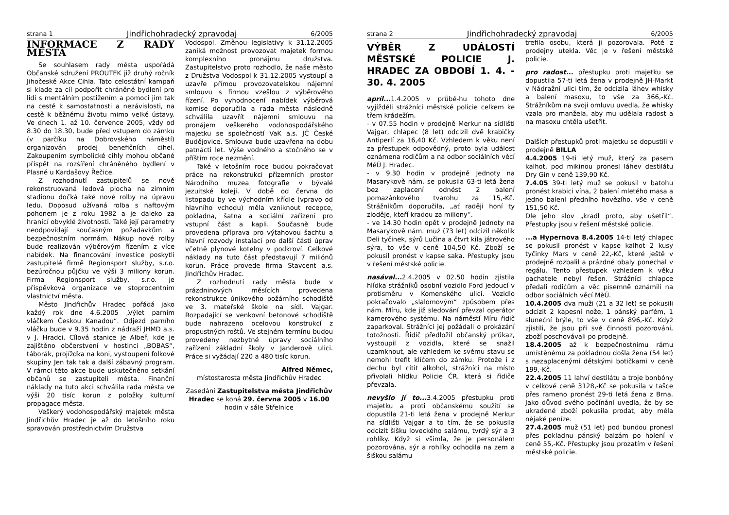strana 1 Jindřichohradecký zpravodaj 6/2005
INFORMACE Z RADY MĚSTA
Se souhlasem rady města uspořádá Občanské sdružení PROUTEK již druhý ročník Jihočeské Akce Cihla. Tato celostátní kampaň si klade za cíl podpořit chráněné bydlení pro lidi s mentálním postižením a pomoci jim tak na cestě k samostatnosti a nezávislosti, na cestě k běžnému životu mimo velké ústavy. Ve dnech 1. až 10. července 2005, vždy od 8.30 do 18.30, bude před vstupem do zámku (v parčíku na Dobrovského náměstí) organizován prodej benefičních cihel. Zakoupením symbolické cihly mohou občané přispět na rozšíření chráněného bydlení v Plasné u Kardašovy Řečice.
Z rozhodnutí zastupitelů se nově rekonstruovaná ledová plocha na zimním stadionu dočká také nové rolby na úpravu ledu. Doposud užívaná rolba s naftovým pohonem je z roku 1982 a je daleko za hranicí obvyklé životnosti. Také její parametry neodpovídají současným požadavkům a bezpečnostním normám. Nákup nové rolby bude realizován výběrovým řízením z více nabídek. Na financování investice poskytli zastupitelé firmě Regionsport služby, s.r.o. bezúročnou půjčku ve výši 3 miliony korun. Firma Regionsport služby, s.r.o. je příspěvková organizace ve stoprocentním vlastnictví města.
Město Jindřichův Hradec pořádá jako každý rok dne 4.6.2005 „Výlet parním vláčkem Českou Kanadou“. Odjezd parního vláčku bude v 9.35 hodin z nádraží JHMD a.s. v J. Hradci. Cílová stanice je Albeř, kde je zajištěno občerstvení v hostinci „BOBAS“, táborák, projížďka na koni, vystoupení folkové skupiny Jen tak tak a další zábavný program. V rámci této akce bude uskutečněno setkání občanů se zastupiteli města. Finanční náklady na tuto akci schválila rada města ve výši 20 tisíc korun z položky kulturní propagace města.
Veškerý vodohospodářský majetek města Jindřichův Hradec je až do letošního roku spravován prostřednictvím Družstva
Vodospol. Změnou legislativy k 31.12.2005 zaniká možnost provozovat majetek formou komplexního pronájmu družstva. Zastupitelstvo proto rozhodlo, že naše město z Družstva Vodospol k 31.12.2005 vystoupí a uzavře přímou provozovatelskou nájemní smlouvu s firmou vzešlou z výběrového řízení. Po vyhodnocení nabídek výběrová komise doporučila a rada města následně schválila uzavřít nájemní smlouvu na pronájem veškerého vodohospodářského majetku se společností VaK a.s. JČ České Budějovice. Smlouva bude uzavřena na dobu patnácti let. Výše vodného a stočného se v příštím roce nezmění.
Také v letošním roce budou pokračovat práce na rekonstrukci přízemních prostor Národního muzea fotografie v bývalé jezuitské koleji. V době od června do listopadu by ve východním křídle (vpravo od hlavního vchodu) měla vzniknout recepce, pokladna, šatna a sociální zařízení pro vstupní část a kapli. Současně bude provedena příprava pro výtahovou šachtu a hlavní rozvody instalací pro další části úprav včetně plynové kotelny v podkroví. Celkové náklady na tuto část představují 7 miliónů korun. Práce provede firma Stavcent a.s. Jindřichův Hradec.
Z rozhodnutí rady města bude v prázdninových měsících provedena rekonstrukce únikového požárního schodiště ve 3. mateřské škole na sídl. Vajgar. Rozpadající se venkovní betonové schodiště bude nahrazeno ocelovou konstrukcí z propustných roštů. Ve stejném termínu budou provedeny nezbytné úpravy sociálního zařízení základní školy v Janderově ulici. Práce si vyžádají 220 a 480 tisíc korun.
Alfred Němec,
místostarosta města Jindřichův Hradec
Zasedání Zastupitelstva města Jindřichův Hradec se koná 29. června 2005 v 16.00 hodin v sále Střelnice
strana 2 Jindřichohradecký zpravodaj 6/2005
VÝBĚR Z UDÁLOSTÍ MĚSTSKÉ POLICIE J. HRADEC ZA OBDOBÍ 1. 4. - 30. 4. 2005
apríl... 1.4.2005 v průbě-hu tohoto dne vyjížděli strážníci městské policie celkem ke třem krádežím.
- v 07.55 hodin v prodejně Merkur na sídlišti Vajgar, chlapec (8 let) odcizil dvě krabičky Antiperlí za 16,40 Kč. Vzhledem k věku není za přestupek odpovědný, proto byla událost oznámena rodičům a na odbor sociálních věcí MěÚ J. Hradec.
- v 9.30 hodin v prodejně Jednoty na Masarykově nám. se pokusila 63-ti letá žena bez zaplacení odnést 2 balení pomazánkového tvarohu za 15,-Kč. Strážníkům doporučila, „ať raději honí ty zloděje, kteří kradou za miliony“.
- ve 14.30 hodin opět v prodejně Jednoty na Masarykově nám. muž (73 let) odcizil několik Deli tyčinek, sýrů Lučina a čtvrt kila játrového sýra, to vše v ceně 104,50 Kč. Zboží se pokusil pronést v kapse saka. Přestupky jsou v řešení městské policie.
nasával... 2.4.2005 v 02.50 hodin zjistila hlídka strážníků osobní vozidlo Ford jedoucí v protisměru v Komenského ulici. Vozidlo pokračovalo „slalomovým“ způsobem přes nám. Míru, kde již sledování převzal operátor kamerového systému. Na náměstí Míru řidič zaparkoval. Strážníci jej požádali o prokázání totožnosti. Řidič předložil občanský průkaz, vystoupil z vozidla, které se snažil uzamknout, ale vzhledem ke svému stavu se nemohl trefit klíčem do zámku. Protože i z dechu byl cítit alkohol, strážníci na místo přivolali hlídku Policie ČR, která si řidiče převzala.
nevyšlo jí to... 3.4.2005 přestupku proti majetku a proti občanskému soužití se dopustila 21-ti letá žena v prodejně Merkur na sídlišti Vajgar a to tím, že se pokusila odcizit šišku loveckého salámu, tvrdý sýr a 3 rohlíky. Když si všimla, že je personálem pozorována, sýr a rohlíky odhodila na zem a šiškou salámu
trefila osobu, která ji pozorovala. Poté z prodejny utekla. Věc je v řešení městské policie.
pro radost... přestupku proti majetku se dopustila 57-ti letá žena v prodejně JH-Markt v Nádražní ulici tím, že odcizila láhev whisky a balení masoxu, to vše za 366,-Kč. Strážníkům na svoji omluvu uvedla, že whisky vzala pro manžela, aby mu udělala radost a na masoxu chtěla ušetřit.
Dalších přestupků proti majetku se dopustili v prodejně BILLA
4.4.2005 19-ti letý muž, který za pasem kalhot, pod mikinou pronesl láhev destilátu Dry Gin v ceně 139,90 Kč.
7.4.05 39-ti letý muž se pokusil v batohu pronést krabici vína, 2 balení mletého masa a jedno balení předního hovězího, vše v ceně 151,50 Kč.
Dle jeho slov „kradl proto, aby ušetřil“. Přestupky jsou v řešení městské policie.
...a Hypernova 8.4.2005 14-ti letý chlapec se pokusil pronést v kapse kalhot 2 kusy tyčinky Mars v ceně 22,-Kč, které ještě v prodejně rozbalil a prázdné obaly ponechal v regálu. Tento přestupek vzhledem k věku pachatele nebyl řešen. Strážníci chlapce předali rodičům a věc písemně oznámili na odbor sociálních věcí MěÚ.
10.4.2005 dva muži (21 a 32 let) se pokusili odcizit 2 kapesní nože, 1 pánský parfém, 1 sluneční brýle, to vše v ceně 896,-Kč. Když zjistili, že jsou při své činnosti pozorováni, zboží poschovávali po prodejně.
18.4.2005 až k bezpečnostnímu rámu umístěnému za pokladnou došla žena (54 let) s nezaplacenými dětskými botičkami v ceně 199,-Kč.
22.4.2005 11 lahví destilátu a troje bonbóny v celkové ceně 3128,-Kč se pokusila v tašce přes rameno pronést 29-ti letá žena z Brna. Jako důvod svého počínání uvedla, že by se ukradené zboží pokusila prodat, aby měla nějaké peníze.
27.4.2005 muž (51 let) pod bundou pronesl přes pokladnu pánský balzám po holení v ceně 55,-Kč. Přestupky jsou prozatím v řešení městské policie.